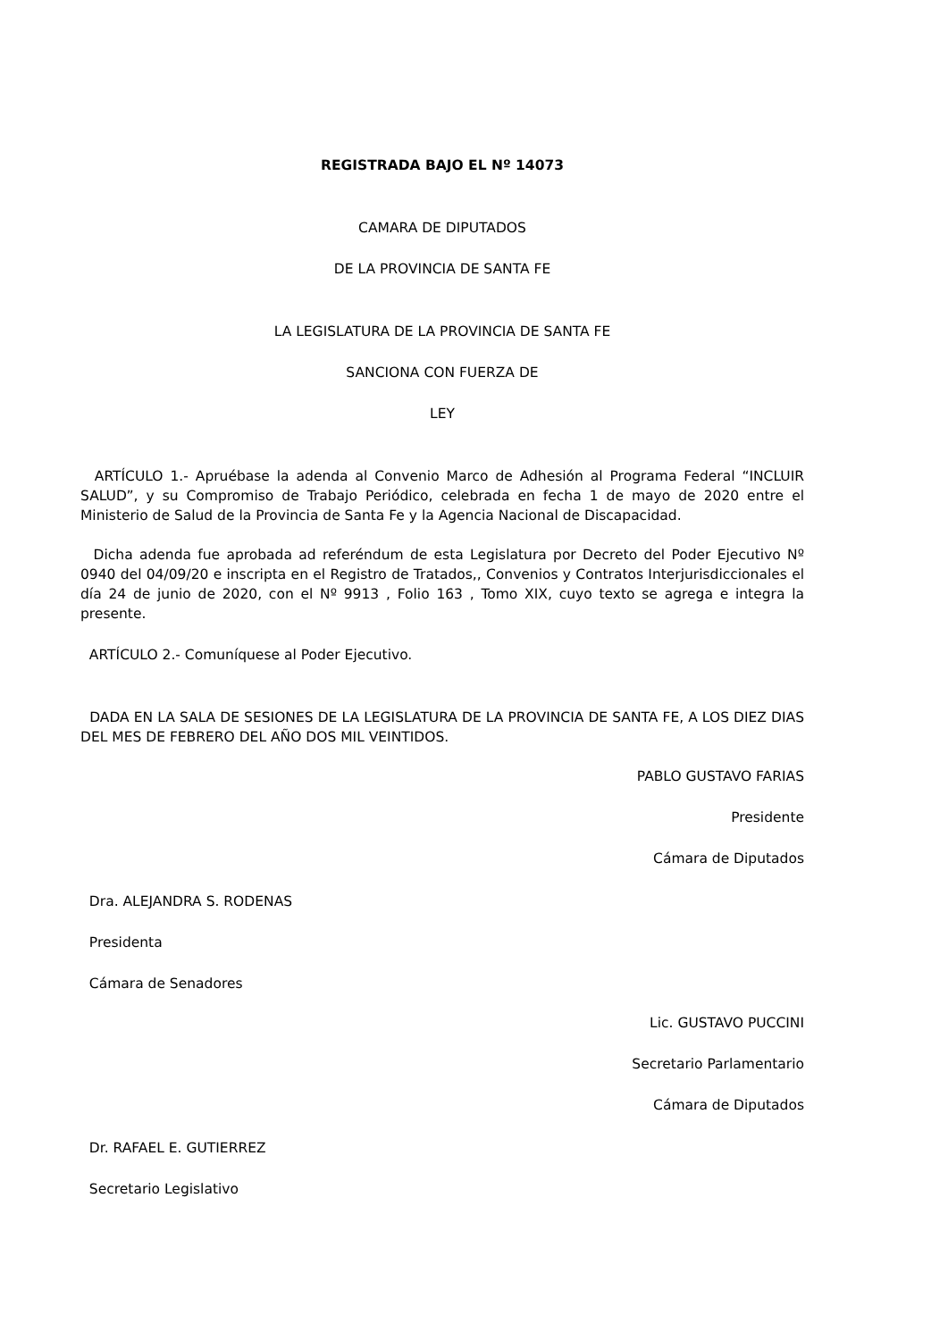REGISTRADA BAJO EL Nº 14073
CAMARA DE DIPUTADOS
DE LA PROVINCIA DE SANTA FE
LA LEGISLATURA DE LA PROVINCIA DE SANTA FE
SANCIONA CON FUERZA DE
LEY
ARTÍCULO 1.- Apruébase la adenda al Convenio Marco de Adhesión al Programa Federal “INCLUIR SALUD”, y su Compromiso de Trabajo Periódico, celebrada en fecha 1 de mayo de 2020 entre el Ministerio de Salud de la Provincia de Santa Fe y la Agencia Nacional de Discapacidad.
Dicha adenda fue aprobada ad referéndum de esta Legislatura por Decreto del Poder Ejecutivo Nº 0940 del 04/09/20 e inscripta en el Registro de Tratados,, Convenios y Contratos Interjurisdiccionales el día 24 de junio de 2020, con el Nº 9913 , Folio 163 , Tomo XIX, cuyo texto se agrega e integra la presente.
ARTÍCULO 2.- Comuníquese al Poder Ejecutivo.
DADA EN LA SALA DE SESIONES DE LA LEGISLATURA DE LA PROVINCIA DE SANTA FE, A LOS DIEZ DIAS DEL MES DE FEBRERO DEL AÑO DOS MIL VEINTIDOS.
PABLO GUSTAVO FARIAS
Presidente
Cámara de Diputados
Dra. ALEJANDRA S. RODENAS
Presidenta
Cámara de Senadores
Lic. GUSTAVO PUCCINI
Secretario Parlamentario
Cámara de Diputados
Dr. RAFAEL E. GUTIERREZ
Secretario Legislativo